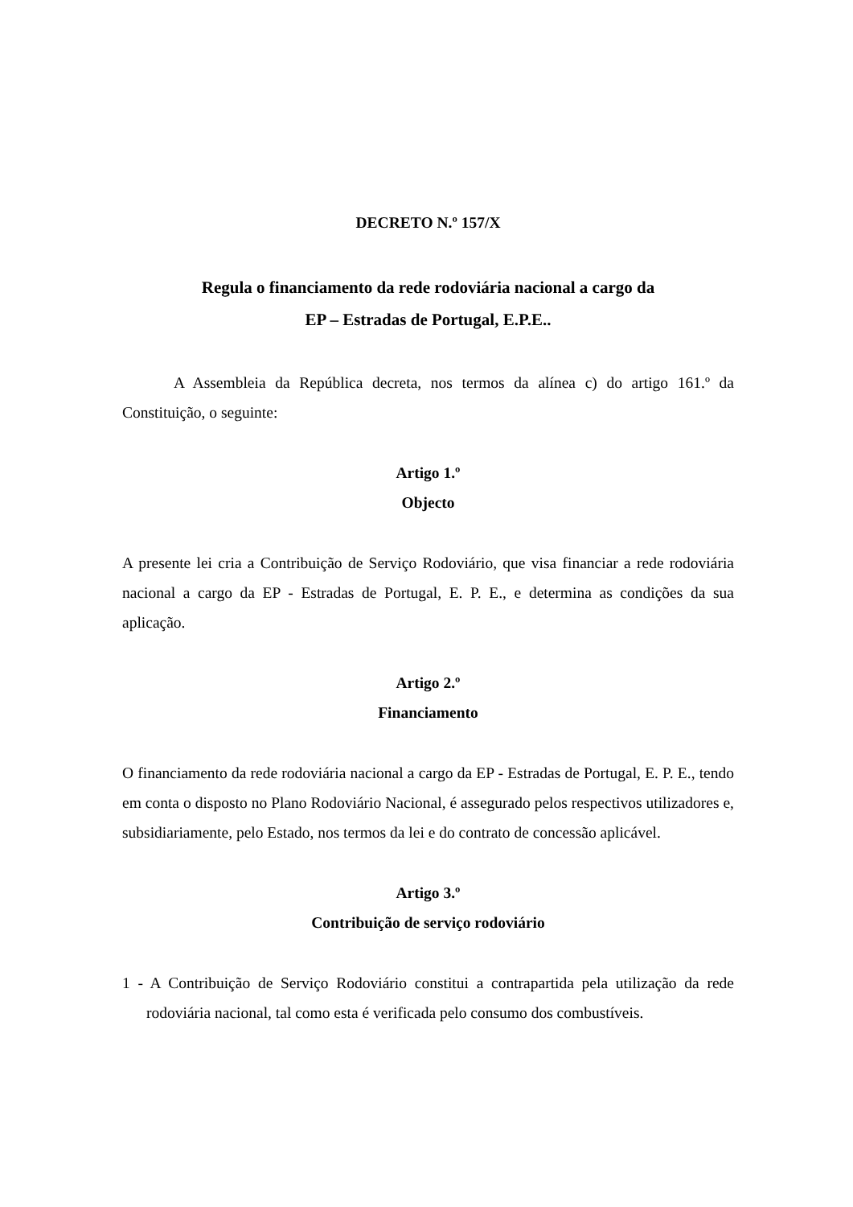DECRETO N.º 157/X
Regula o financiamento da rede rodoviária nacional a cargo da
EP – Estradas de Portugal, E.P.E..
A Assembleia da República decreta, nos termos da alínea c) do artigo 161.º da Constituição, o seguinte:
Artigo 1.º
Objecto
A presente lei cria a Contribuição de Serviço Rodoviário, que visa financiar a rede rodoviária nacional a cargo da EP - Estradas de Portugal, E. P. E., e determina as condições da sua aplicação.
Artigo 2.º
Financiamento
O financiamento da rede rodoviária nacional a cargo da EP - Estradas de Portugal, E. P. E., tendo em conta o disposto no Plano Rodoviário Nacional, é assegurado pelos respectivos utilizadores e, subsidiariamente, pelo Estado, nos termos da lei e do contrato de concessão aplicável.
Artigo 3.º
Contribuição de serviço rodoviário
1 - A Contribuição de Serviço Rodoviário constitui a contrapartida pela utilização da rede rodoviária nacional, tal como esta é verificada pelo consumo dos combustíveis.